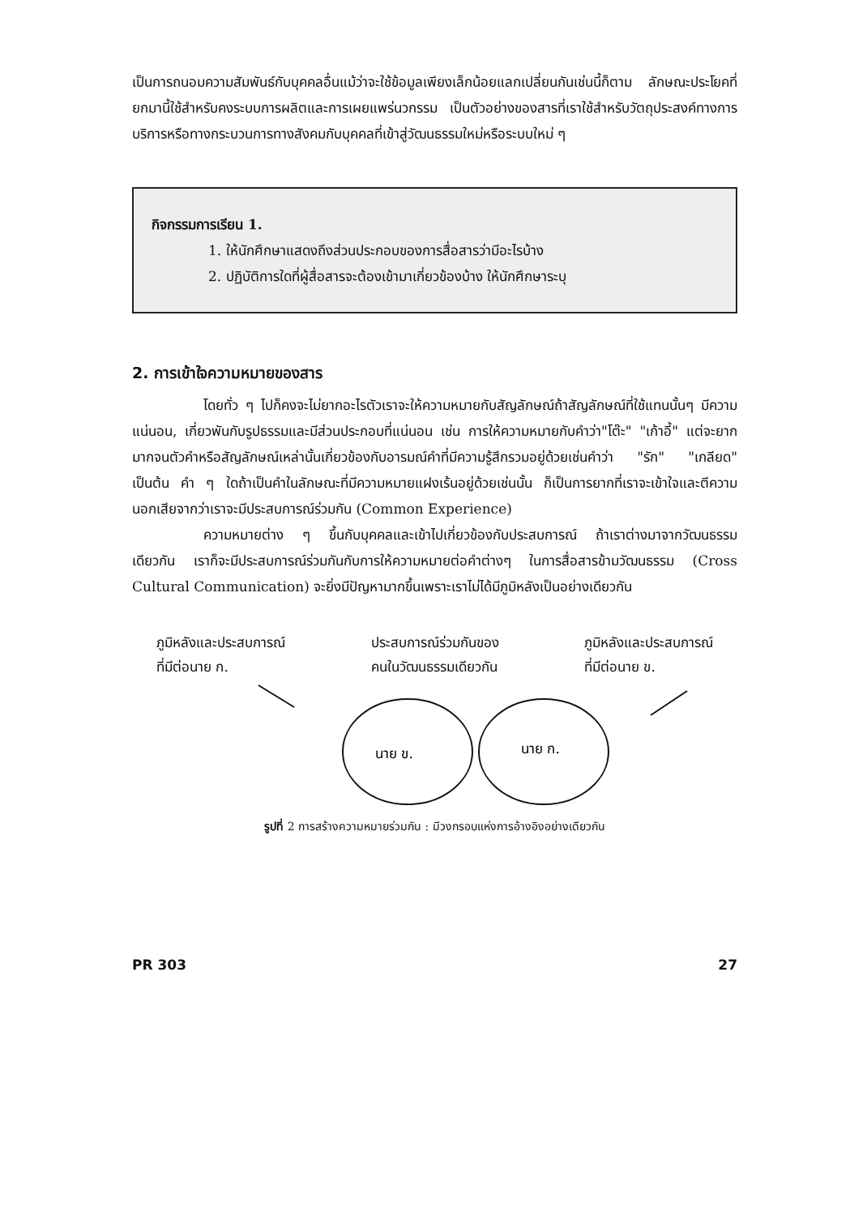เป็นการถนอมความสัมพันธ์กับบุคคลอื่นแม้ว่าจะใช้ข้อมูลเพียงเล็กน้อยแลกเปลี่ยนกันเช่นนี้ก็ตาม ลักษณะประโยคที่ยกมานี้ใช้สำหรับคงระบบการผลิตและการเผยแพร่นวกรรม เป็นตัวอย่างของสารที่เราใช้สำหรับวัตถุประสงค์ทางการบริการหรือทางกระบวนการทางสังคมกับบุคคลที่เข้าสู่วัฒนธรรมใหม่หรือระบบใหม่ ๆ
กิจกรรมการเรียน 1.
1. ให้นักศึกษาแสดงถึงส่วนประกอบของการสื่อสารว่ามีอะไรบ้าง
2. ปฏิบัติการใดที่ผู้สื่อสารจะต้องเข้ามาเกี่ยวข้องบ้าง ให้นักศึกษาระบุ
2. การเข้าใจความหมายของสาร
โดยทั่ว ๆ ไปก็คงจะไม่ยากอะไรตัวเราจะให้ความหมายกับสัญลักษณ์ถ้าสัญลักษณ์ที่ใช้แทนนั้นๆ มีความแน่นอน, เกี่ยวพันกับรูปธรรมและมีส่วนประกอบที่แน่นอน เช่น การให้ความหมายกับคำว่า"โต๊ะ" "เก้าอี้" แต่จะยากมากจนตัวคำหรือสัญลักษณ์เหล่านั้นเกี่ยวข้องกับอารมณ์คำที่มีความรู้สึกรวมอยู่ด้วยเช่นคำว่า "รัก" "เกลียด" เป็นต้น คำ ๆ ใดถ้าเป็นคำในลักษณะที่มีความหมายแฝงเร้นอยู่ด้วยเช่นนั้น ก็เป็นการยากที่เราจะเข้าใจและตีความ นอกเสียจากว่าเราจะมีประสบการณ์ร่วมกัน (Common Experience)
ความหมายต่าง ๆ ขึ้นกับบุคคลและเข้าไปเกี่ยวข้องกับประสบการณ์ ถ้าเราต่างมาจากวัฒนธรรมเดียวกัน เราก็จะมีประสบการณ์ร่วมกันกับการให้ความหมายต่อคำต่างๆ ในการสื่อสารข้ามวัฒนธรรม (Cross Cultural Communication) จะยิ่งมีปัญหามากขึ้นเพราะเราไม่ได้มีภูมิหลังเป็นอย่างเดียวกัน
ภูมิหลังและประสบการณ์
ที่มีต่อนาย ก.
ประสบการณ์ร่วมกันของ
คนในวัฒนธรรมเดียวกัน
ภูมิหลังและประสบการณ์
ที่มีต่อนาย ข.
นาย ข.
นาย ก.
รูปที่ 2 การสร้างความหมายร่วมกัน : มีวงกรอบแห่งการอ้างอิงอย่างเดียวกัน
PR 303 27